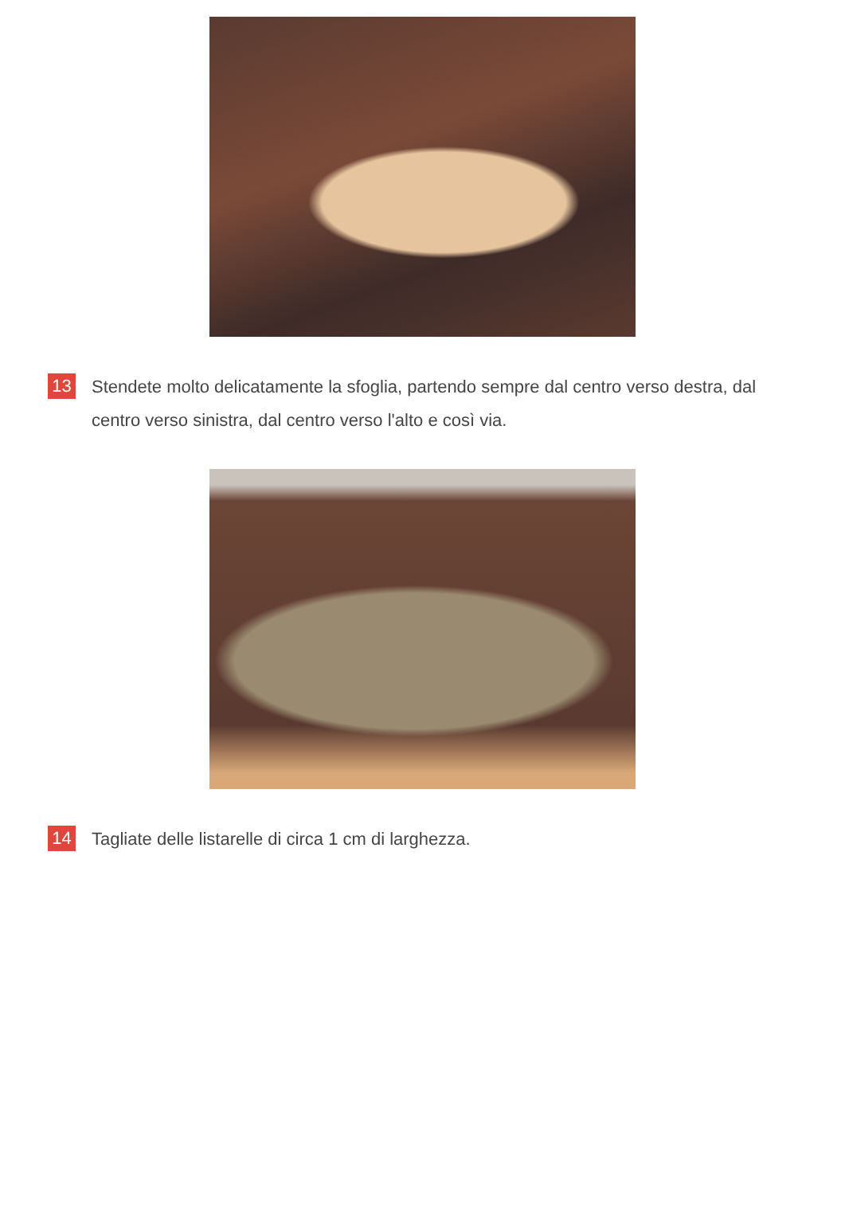13
Stendete molto delicatamente la sfoglia, partendo sempre dal centro verso destra, dal centro verso sinistra, dal centro verso l'alto e così via.
14
Tagliate delle listarelle di circa 1 cm di larghezza.